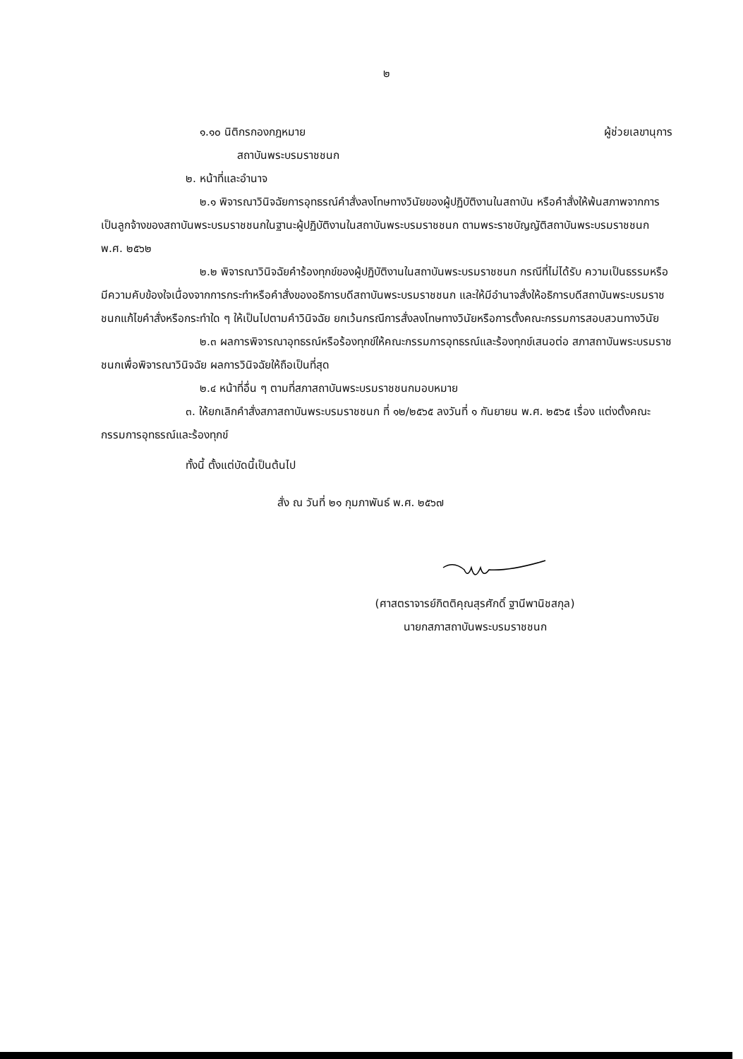๒
๑.๑๐ นิติกรกองกฎหมาย ผู้ช่วยเลขานุการ
สถาบันพระบรมราชชนก
๒. หน้าที่และอำนาจ
๒.๑ พิจารณาวินิจฉัยการอุทธรณ์คำสั่งลงโทษทางวินัยของผู้ปฏิบัติงานในสถาบัน หรือคำสั่งให้พ้นสภาพจากการเป็นลูกจ้างของสถาบันพระบรมราชชนกในฐานะผู้ปฏิบัติงานในสถาบันพระบรมราชชนก ตามพระราชบัญญัติสถาบันพระบรมราชชนก พ.ศ. ๒๕๖๒
๒.๒ พิจารณาวินิจฉัยคำร้องทุกข์ของผู้ปฏิบัติงานในสถาบันพระบรมราชชนก กรณีที่ไม่ได้รับ ความเป็นธรรมหรือมีความคับข้องใจเนื่องจากการกระทำหรือคำสั่งของอธิการบดีสถาบันพระบรมราชชนก และให้มีอำนาจสั่งให้อธิการบดีสถาบันพระบรมราชชนกแก้ไขคำสั่งหรือกระทำใด ๆ ให้เป็นไปตามคำวินิจฉัย ยกเว้นกรณีการสั่งลงโทษทางวินัยหรือการตั้งคณะกรรมการสอบสวนทางวินัย
๒.๓ ผลการพิจารณาอุทธรณ์หรือร้องทุกข์ให้คณะกรรมการอุทธรณ์และร้องทุกข์เสนอต่อ สภาสถาบันพระบรมราชชนกเพื่อพิจารณาวินิจฉัย ผลการวินิจฉัยให้ถือเป็นที่สุด
๒.๔ หน้าที่อื่น ๆ ตามที่สภาสถาบันพระบรมราชชนกมอบหมาย
๓. ให้ยกเลิกคำสั่งสภาสถาบันพระบรมราชชนก ที่ ๑๒/๒๕๖๕ ลงวันที่ ๑ กันยายน พ.ศ. ๒๕๖๕ เรื่อง แต่งตั้งคณะกรรมการอุทธรณ์และร้องทุกข์
ทั้งนี้ ตั้งแต่บัดนี้เป็นต้นไป
สั่ง ณ วันที่ ๒๑ กุมภาพันธ์ พ.ศ. ๒๕๖๗
(ศาสตราจารย์กิตติคุณสุรศักดิ์ ฐานีพานิชสกุล)
นายกสภาสถาบันพระบรมราชชนก